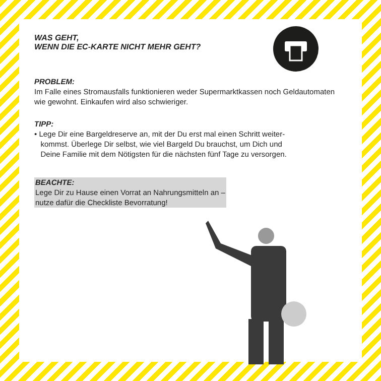WAS GEHT,
WENN DIE EC-KARTE NICHT MEHR GEHT?
PROBLEM:
Im Falle eines Stromausfalls funktionieren weder Supermarktkassen noch Geldautomaten wie gewohnt. Einkaufen wird also schwieriger.
TIPP:
• Lege Dir eine Bargeldreserve an, mit der Du erst mal einen Schritt weiter-
kommst. Überlege Dir selbst, wie viel Bargeld Du brauchst, um Dich und
Deine Familie mit dem Nötigsten für die nächsten fünf Tage zu versorgen.
BEACHTE:
Lege Dir zu Hause einen Vorrat an Nahrungsmitteln an –
nutze dafür die Checkliste Bevorratung!